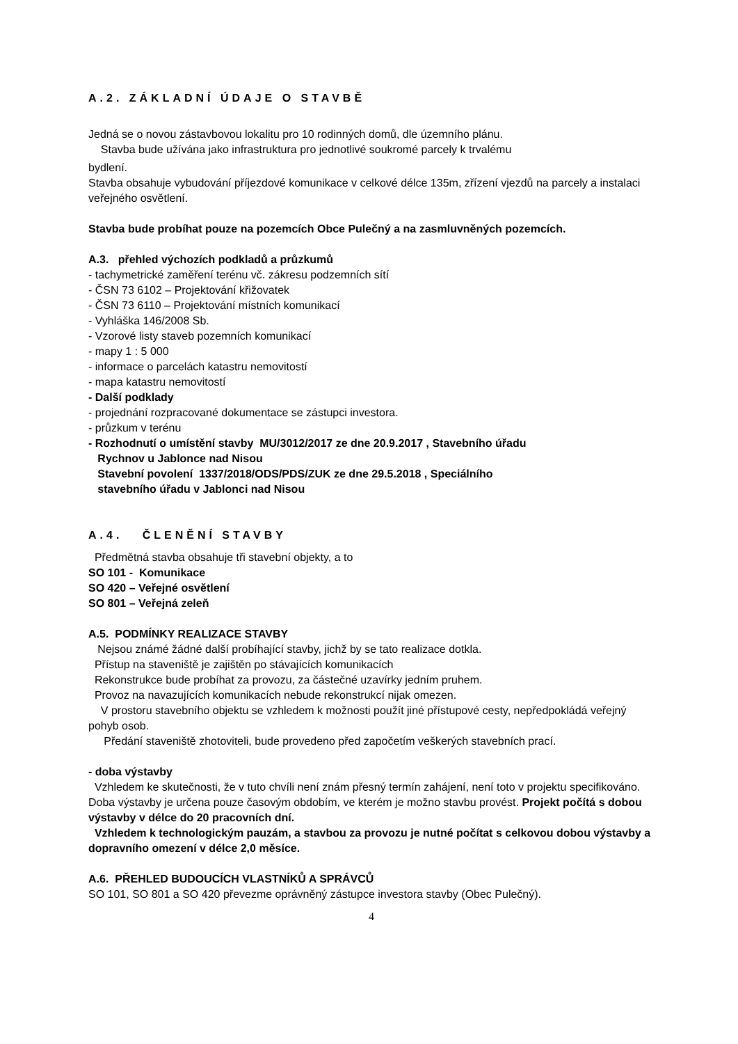A.2. ZÁKLADNÍ ÚDAJE O STAVBĚ
Jedná se o novou zástavbovou lokalitu pro 10 rodinných domů, dle územního plánu.
Stavba bude užívána jako infrastruktura pro jednotlivé soukromé parcely k trvalému
bydlení.
Stavba obsahuje vybudování příjezdové komunikace v celkové délce 135m, zřízení vjezdů na parcely a instalaci veřejného osvětlení.
Stavba bude probíhat pouze na pozemcích Obce Pulečný a na zasmluvněných pozemcích.
A.3. přehled výchozích podkladů a průzkumů
- tachymetrické zaměření terénu vč. zákresu podzemních sítí
- ČSN 73 6102 – Projektování křižovatek
- ČSN 73 6110 – Projektování místních komunikací
- Vyhláška 146/2008 Sb.
- Vzorové listy staveb pozemních komunikací
- mapy 1 : 5 000
- informace o parcelách katastru nemovitostí
- mapa katastru nemovitostí
- Další podklady
- projednání rozpracované dokumentace se zástupci investora.
- průzkum v terénu
- Rozhodnutí o umístění stavby MU/3012/2017 ze dne 20.9.2017 , Stavebního úřadu
Rychnov u Jablonce nad Nisou
Stavební povolení 1337/2018/ODS/PDS/ZUK ze dne 29.5.2018 , Speciálního
stavebního úřadu v Jablonci nad Nisou
A.4. ČLENĚNÍ STAVBY
Předmětná stavba obsahuje tři stavební objekty, a to
SO 101 - Komunikace
SO 420 – Veřejné osvětlení
SO 801 – Veřejná zeleň
A.5. PODMÍNKY REALIZACE STAVBY
Nejsou známé žádné další probíhající stavby, jichž by se tato realizace dotkla.
Přístup na staveniště je zajištěn po stávajících komunikacích
Rekonstrukce bude probíhat za provozu, za částečné uzavírky jedním pruhem.
Provoz na navazujících komunikacích nebude rekonstrukcí nijak omezen.
V prostoru stavebního objektu se vzhledem k možnosti použít jiné přístupové cesty, nepředpokládá veřejný pohyb osob.
Předání staveniště zhotoviteli, bude provedeno před započetím veškerých stavebních prací.
- doba výstavby
Vzhledem ke skutečnosti, že v tuto chvíli není znám přesný termín zahájení, není toto v projektu specifikováno. Doba výstavby je určena pouze časovým obdobím, ve kterém je možno stavbu provést. Projekt počítá s dobou výstavby v délce do 20 pracovních dní.
Vzhledem k technologickým pauzám, a stavbou za provozu je nutné počítat s celkovou dobou výstavby a dopravního omezení v délce 2,0 měsíce.
A.6. PŘEHLED BUDOUCÍCH VLASTNÍKŮ A SPRÁVCŮ
SO 101, SO 801 a SO 420 převezme oprávněný zástupce investora stavby (Obec Pulečný).
4